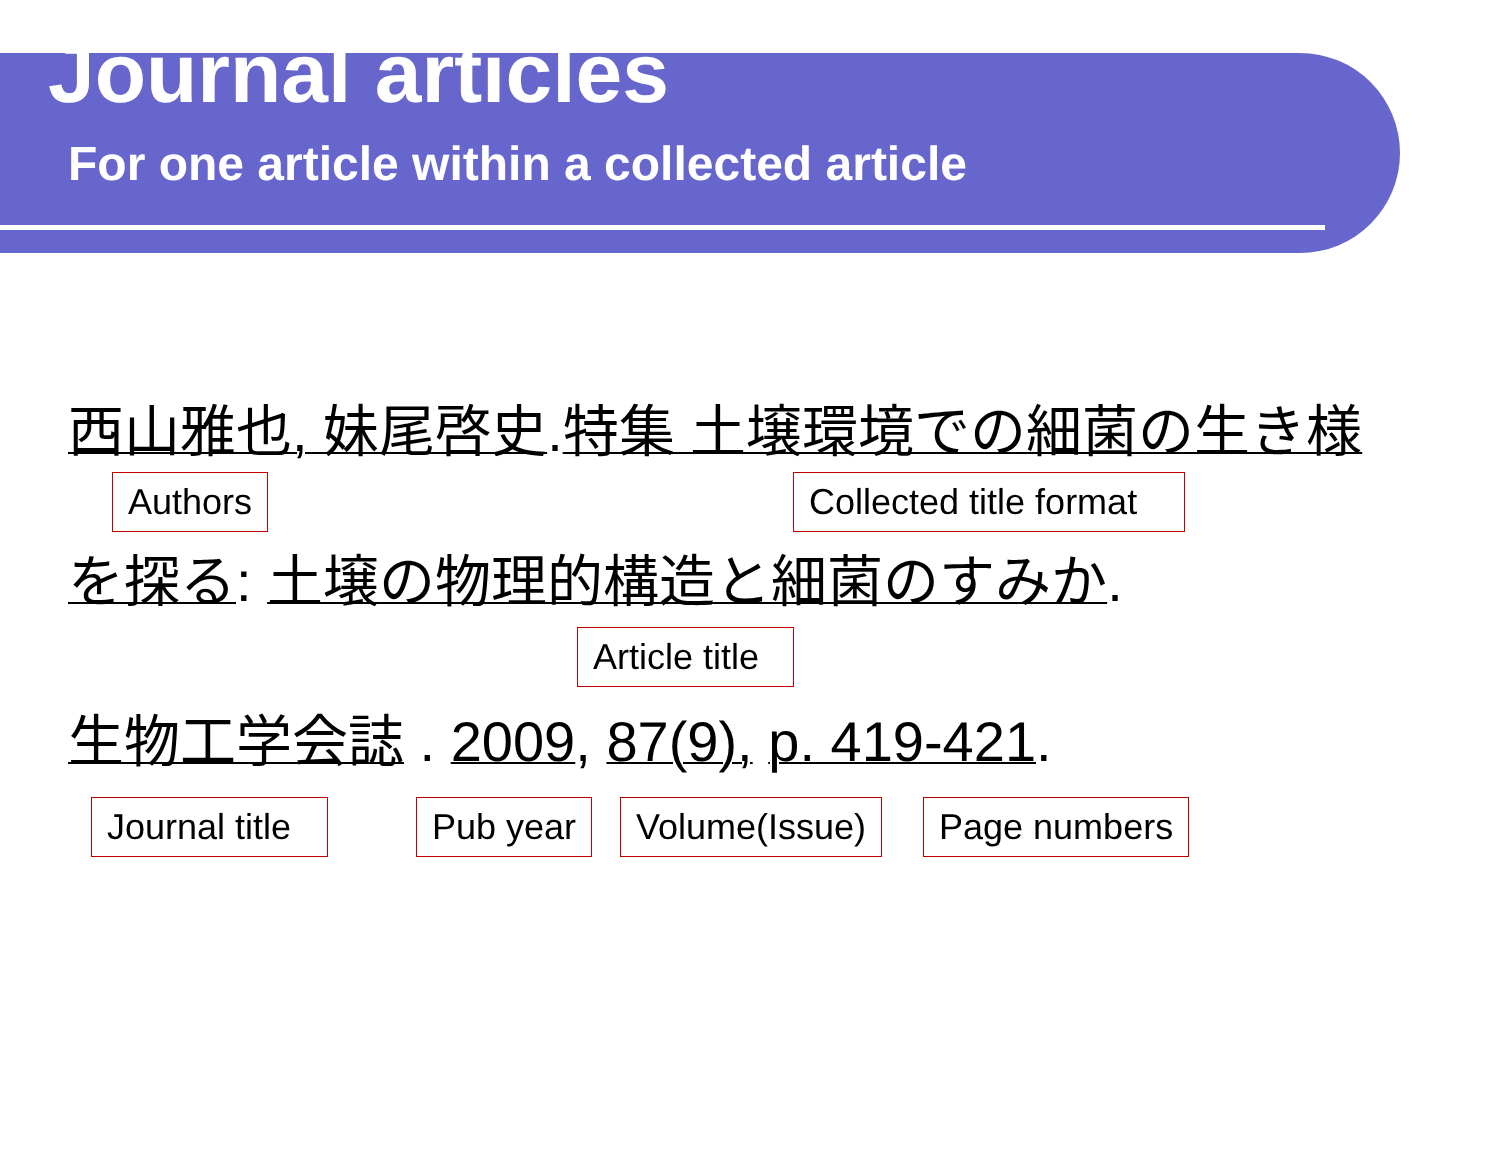Journal articles
For one article within a collected article
西山雅也, 妹尾啓史.特集 土壌環境での細菌の生き様
Authors Collected title format
を探る: 土壌の物理的構造と細菌のすみか.
Article title
生物工学会誌 . 2009, 87(9), p. 419-421.
Journal title Pub year Volume(Issue) Page numbers